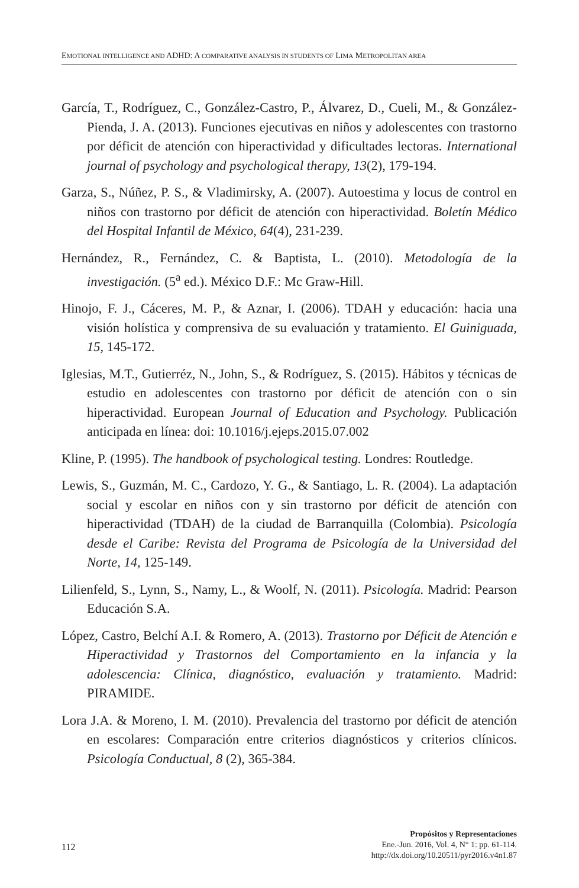EMOTIONAL INTELLIGENCE AND ADHD: A COMPARATIVE ANALYSIS IN STUDENTS OF LIMA METROPOLITAN AREA
García, T., Rodríguez, C., González-Castro, P., Álvarez, D., Cueli, M., & González-Pienda, J. A. (2013). Funciones ejecutivas en niños y adolescentes con trastorno por déficit de atención con hiperactividad y dificultades lectoras. International journal of psychology and psychological therapy, 13(2), 179-194.
Garza, S., Núñez, P. S., & Vladimirsky, A. (2007). Autoestima y locus de control en niños con trastorno por déficit de atención con hiperactividad. Boletín Médico del Hospital Infantil de México, 64(4), 231-239.
Hernández, R., Fernández, C. & Baptista, L. (2010). Metodología de la investigación. (5<sup>a</sup> ed.). México D.F.: Mc Graw-Hill.
Hinojo, F. J., Cáceres, M. P., & Aznar, I. (2006). TDAH y educación: hacia una visión holística y comprensiva de su evaluación y tratamiento. El Guiniguada, 15, 145-172.
Iglesias, M.T., Gutierréz, N., John, S., & Rodríguez, S. (2015). Hábitos y técnicas de estudio en adolescentes con trastorno por déficit de atención con o sin hiperactividad. European Journal of Education and Psychology. Publicación anticipada en línea: doi: 10.1016/j.ejeps.2015.07.002
Kline, P. (1995). The handbook of psychological testing. Londres: Routledge.
Lewis, S., Guzmán, M. C., Cardozo, Y. G., & Santiago, L. R. (2004). La adaptación social y escolar en niños con y sin trastorno por déficit de atención con hiperactividad (TDAH) de la ciudad de Barranquilla (Colombia). Psicología desde el Caribe: Revista del Programa de Psicología de la Universidad del Norte, 14, 125-149.
Lilienfeld, S., Lynn, S., Namy, L., & Woolf, N. (2011). Psicología. Madrid: Pearson Educación S.A.
López, Castro, Belchí A.I. & Romero, A. (2013). Trastorno por Déficit de Atención e Hiperactividad y Trastornos del Comportamiento en la infancia y la adolescencia: Clínica, diagnóstico, evaluación y tratamiento. Madrid: PIRAMIDE.
Lora J.A. & Moreno, I. M. (2010). Prevalencia del trastorno por déficit de atención en escolares: Comparación entre criterios diagnósticos y criterios clínicos. Psicología Conductual, 8 (2), 365-384.
112
Propósitos y Representaciones
Ene.-Jun. 2016, Vol. 4, N° 1: pp. 61-114.
http://dx.doi.org/10.20511/pyr2016.v4n1.87